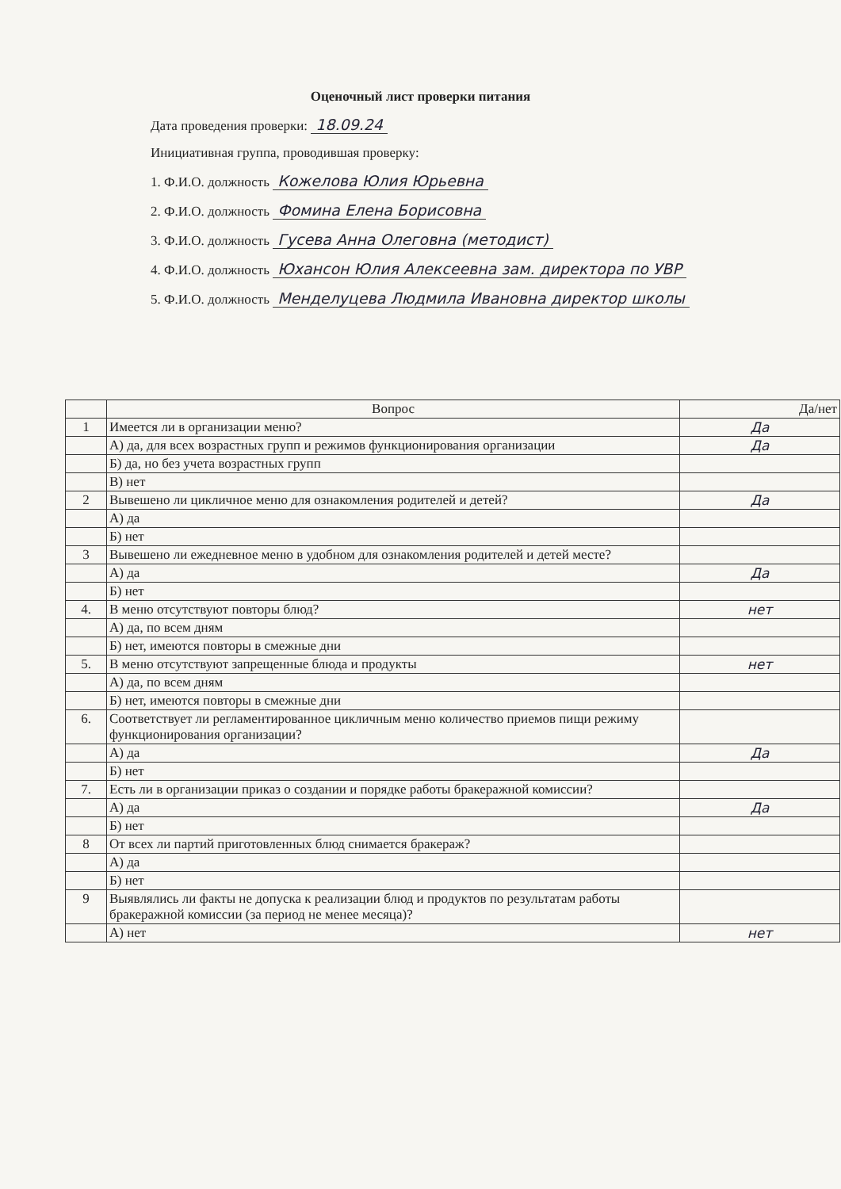Оценочный лист проверки питания
Дата проведения проверки: 18.09.24
Инициативная группа, проводившая проверку:
1. Ф.И.О. должность Кожелова Юлия Юрьевна
2. Ф.И.О. должность Фомина Елена Борисовна
3. Ф.И.О. должность Гусева Анна Олеговна (методист)
4. Ф.И.О. должность Юхансон Юлия Алексеевна зам. директора по УВР
5. Ф.И.О. должность Менделуцева Людмила Ивановна директор школы
| | Вопрос | Да/нет |
| --- | --- | --- |
| 1 | Имеется ли в организации меню? | Да |
| | А) да, для всех возрастных групп и режимов функционирования организации | Да |
| | Б) да, но без учета возрастных групп | |
| | В) нет | |
| 2 | Вывешено ли цикличное меню для ознакомления родителей и детей? | Да |
| | А) да | |
| | Б) нет | |
| 3 | Вывешено ли ежедневное меню в удобном для ознакомления родителей и детей месте? | |
| | А) да | Да |
| | Б) нет | |
| 4. | В меню отсутствуют повторы блюд? | нет |
| | А) да, по всем дням | |
| | Б) нет, имеются повторы в смежные дни | |
| 5. | В меню отсутствуют запрещенные блюда и продукты | нет |
| | А) да, по всем дням | |
| | Б) нет, имеются повторы в смежные дни | |
| 6. | Соответствует ли регламентированное цикличным меню количество приемов пищи режиму функционирования организации? | |
| | А) да | Да |
| | Б) нет | |
| 7. | Есть ли в организации приказ о создании и порядке работы бракеражной комиссии? | |
| | А) да | Да |
| | Б) нет | |
| 8 | От всех ли партий приготовленных блюд снимается бракераж? | |
| | А) да | |
| | Б) нет | |
| 9 | Выявлялись ли факты не допуска к реализации блюд и продуктов по результатам работы бракеражной комиссии (за период не менее месяца)? | |
| | А) нет | нет |